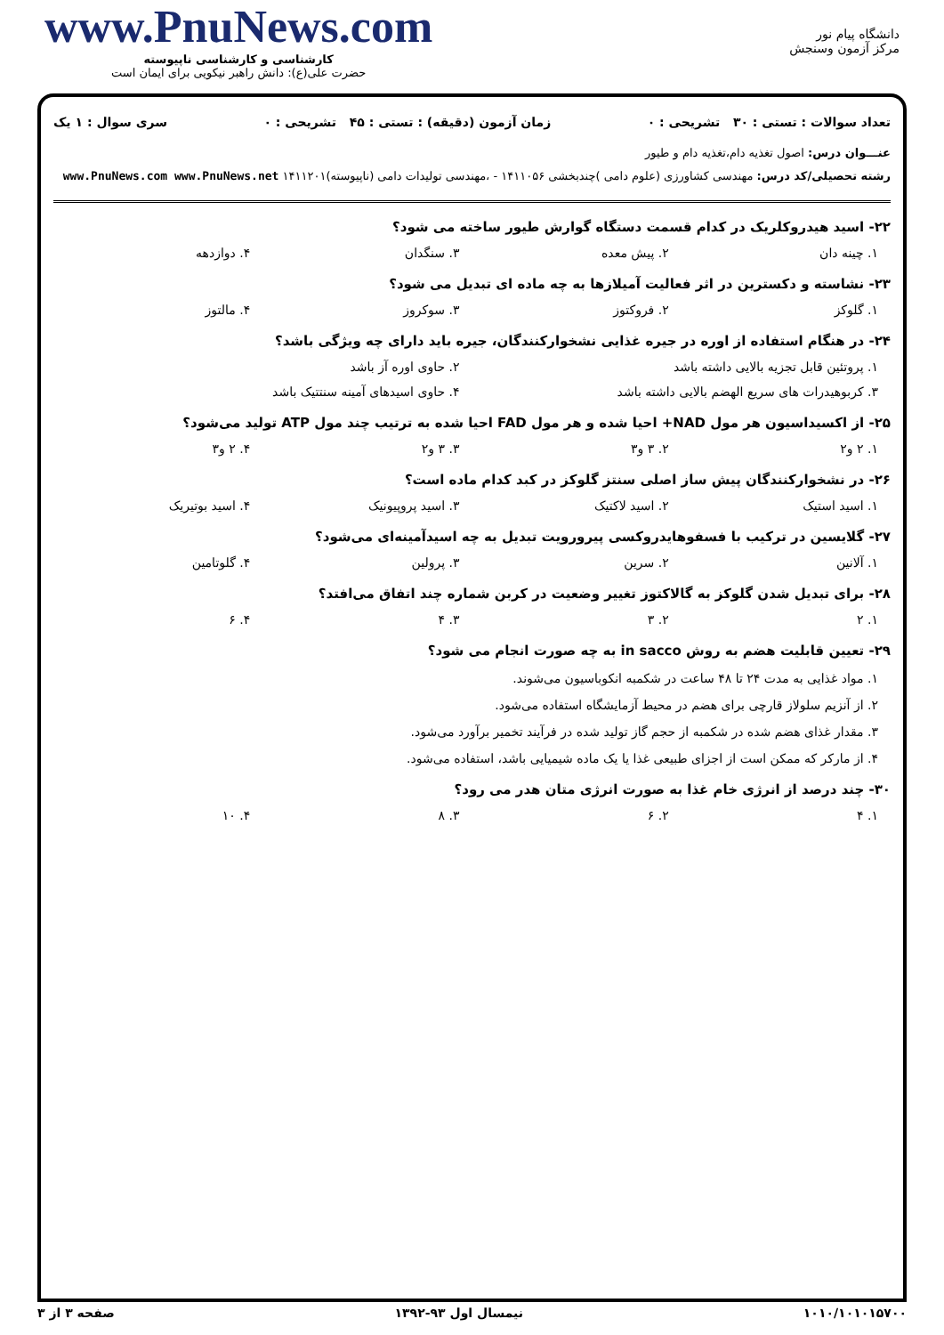دانشگاه پیام نور
مرکز آزمون وسنجش
www.PnuNews.com
کارشناسی و کارشناسی ناپیوسته
حضرت علی(ع): دانش راهبر نیکویی برای ایمان است
تعداد سوالات : تستی : ۳۰ تشریحی : ۰ زمان آزمون (دقیقه) : تستی : ۴۵ تشریحی : ۰ سری سوال : ۱ یک
عنـــوان درس: اصول تغذیه دام،تغذیه دام و طیور
رشته تحصیلی/کد درس: مهندسی کشاورزی (علوم دامی )چندبخشی ۱۴۱۱۰۵۶ - ،مهندسی تولیدات دامی (ناپیوسته)۱۴۱۱۲۰۱ www.PnuNews.com www.PnuNews.net
۲۲- اسید هیدروکلریک در کدام قسمت دستگاه گوارش طیور ساخته می شود؟
۱. چینه دان ۲. پیش معده ۳. سنگدان ۴. دوازدهه
۲۳- نشاسته و دکسترین در اثر فعالیت آمیلازها به چه ماده ای تبدیل می شود؟
۱. گلوکز ۲. فروکتوز ۳. سوکروز ۴. مالتوز
۲۴- در هنگام استفاده از اوره در جیره غذایی نشخوارکنندگان، جیره باید دارای چه ویژگی باشد؟
۱. پروتئین قابل تجزیه بالایی داشته باشد ۲. حاوی اوره آز باشد
۳. کربوهیدرات های سریع الهضم بالایی داشته باشد ۴. حاوی اسیدهای آمینه سنتتیک باشد
۲۵- از اکسیداسیون هر مول NAD+ احیا شده و هر مول FAD احیا شده به ترتیب چند مول ATP تولید می‌شود؟
۱. ۲ و۲ ۲. ۳ و۳ ۳. ۳ و۲ ۴. ۲ و۳
۲۶- در نشخوارکنندگان پیش ساز اصلی سنتز گلوکز در کبد کدام ماده است؟
۱. اسید استیک ۲. اسید لاکتیک ۳. اسید پروپیونیک ۴. اسید بوتیریک
۲۷- گلایسین در ترکیب با فسفوهایدروکسی پیرورویت تبدیل به چه اسیدآمینه‌ای می‌شود؟
۱. آلانین ۲. سرین ۳. پرولین ۴. گلوتامین
۲۸- برای تبدیل شدن گلوکز به گالاکتوز تغییر وضعیت در کربن شماره چند اتفاق می‌افتد؟
۱. ۲ ۲. ۳ ۳. ۴ ۴. ۶
۲۹- تعیین قابلیت هضم به روش in sacco به چه صورت انجام می شود؟
۱. مواد غذایی به مدت ۲۴ تا ۴۸ ساعت در شکمبه انکوباسیون می‌شوند.
۲. از آنزیم سلولاز قارچی برای هضم در محیط آزمایشگاه استفاده می‌شود.
۳. مقدار غذای هضم شده در شکمبه از حجم گاز تولید شده در فرآیند تخمیر برآورد می‌شود.
۴. از مارکر که ممکن است از اجزای طبیعی غذا یا یک ماده شیمیایی باشد، استفاده می‌شود.
۳۰- چند درصد از انرژی خام غذا به صورت انرژی متان هدر می رود؟
۱. ۴ ۲. ۶ ۳. ۸ ۴. ۱۰
۱۰۱۰/۱۰۱۰۱۵۷۰۰ نیمسال اول ۹۳-۱۳۹۲ صفحه ۳ از ۳